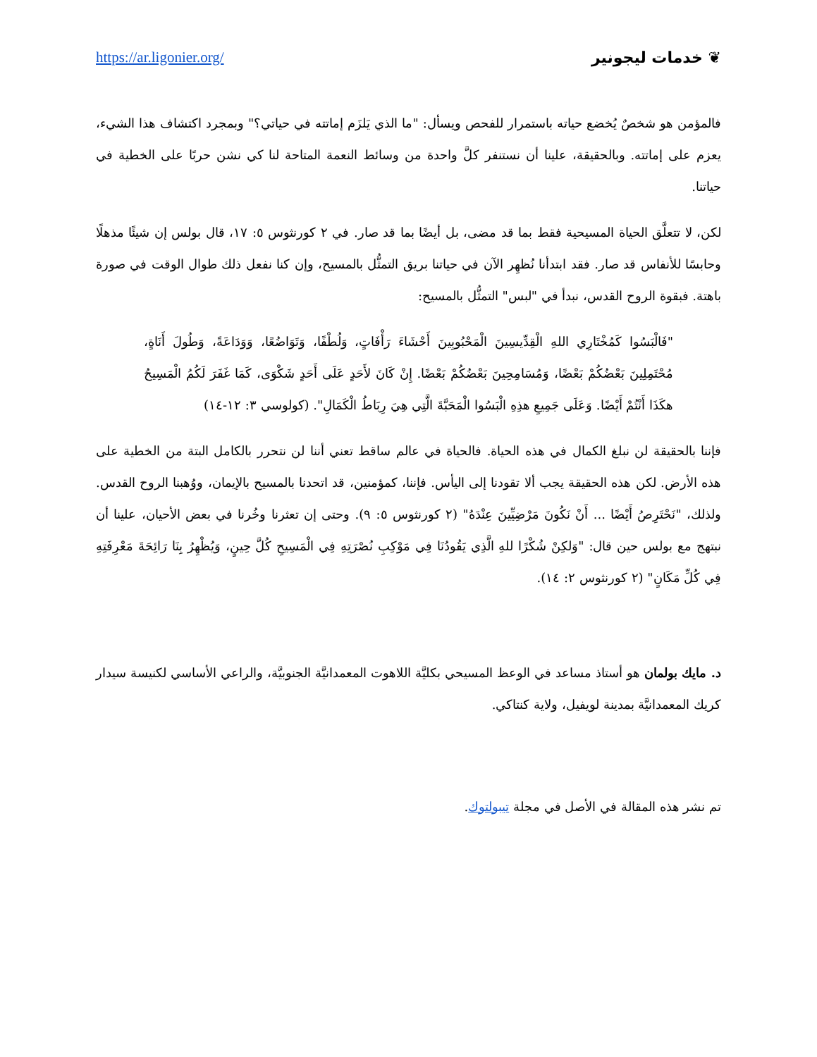https://ar.ligonier.org/ ❦ خدمات ليجونير
فالمؤمن هو شخصٌ يُخضع حياته باستمرار للفحص ويسأل: "ما الذي يَلزَم إماتته في حياتي؟" وبمجرد اكتشاف هذا الشيء، يعزم على إماتته. وبالحقيقة، علينا أن نستنفر كلَّ واحدة من وسائط النعمة المتاحة لنا كي نشن حربًا على الخطية في حياتنا.
لكن، لا تتعلَّق الحياة المسيحية فقط بما قد مضى، بل أيضًا بما قد صار. في ٢ كورنثوس ٥: ١٧، قال بولس إن شيئًا مذهلًا وحابسًا للأنفاس قد صار. فقد ابتدأنا نُظهِر الآن في حياتنا بريق التمثُّل بالمسيح، وإن كنا نفعل ذلك طوال الوقت في صورة باهتة. فبقوة الروح القدس، نبدأ في "لبس" التمثُّل بالمسيح:
"فَالْبَسُوا كَمُخْتَارِي اللهِ الْقِدِّيسِينَ الْمَحْبُوبِينَ أَحْشَاءَ رَأْفَاتٍ، وَلُطْفًا، وَتَوَاضُعًا، وَوَدَاعَةً، وَطُولَ أَنَاةٍ، مُحْتَمِلِينَ بَعْضُكُمْ بَعْضًا، وَمُسَامِحِينَ بَعْضُكُمْ بَعْضًا. إِنْ كَانَ لأَحَدٍ عَلَى أَحَدٍ شَكْوَى، كَمَا غَفَرَ لَكُمُ الْمَسِيحُ هكَذَا أَنْتُمْ أَيْضًا. وَعَلَى جَمِيعِ هذِهِ الْبَسُوا الْمَحَبَّةَ الَّتِي هِيَ رِبَاطُ الْكَمَالِ". (كولوسي ٣: ١٢-١٤)
فإننا بالحقيقة لن نبلغ الكمال في هذه الحياة. فالحياة في عالم ساقط تعني أننا لن نتحرر بالكامل البتة من الخطية على هذه الأرض. لكن هذه الحقيقة يجب ألا تقودنا إلى اليأس. فإننا، كمؤمنين، قد اتحدنا بالمسيح بالإيمان، ووُهبنا الروح القدس. ولذلك، "نَحْتَرِصُ أَيْضًا ... أَنْ نَكُونَ مَرْضِيِّينَ عِنْدَهُ" (٢ كورنثوس ٥: ٩). وحتى إن تعثرنا وخُرنا في بعض الأحيان، علينا أن نبتهج مع بولس حين قال: "وَلكِنْ شُكْرًا للهِ الَّذِي يَقُودُنَا فِي مَوْكِبِ نُصْرَتِهِ فِي الْمَسِيحِ كُلَّ حِينٍ، وَيُظْهِرُ بِنَا رَائِحَةَ مَعْرِفَتِهِ فِي كُلِّ مَكَانٍ" (٢ كورنثوس ٢: ١٤).
د. مايك بولمان هو أستاذ مساعد في الوعظ المسيحي بكليَّة اللاهوت المعمدانيَّة الجنوبيَّة، والراعي الأساسي لكنيسة سيدار كريك المعمدانيَّة بمدينة لويفيل، ولاية كنتاكي.
تم نشر هذه المقالة في الأصل في مجلة تيبولتوك.